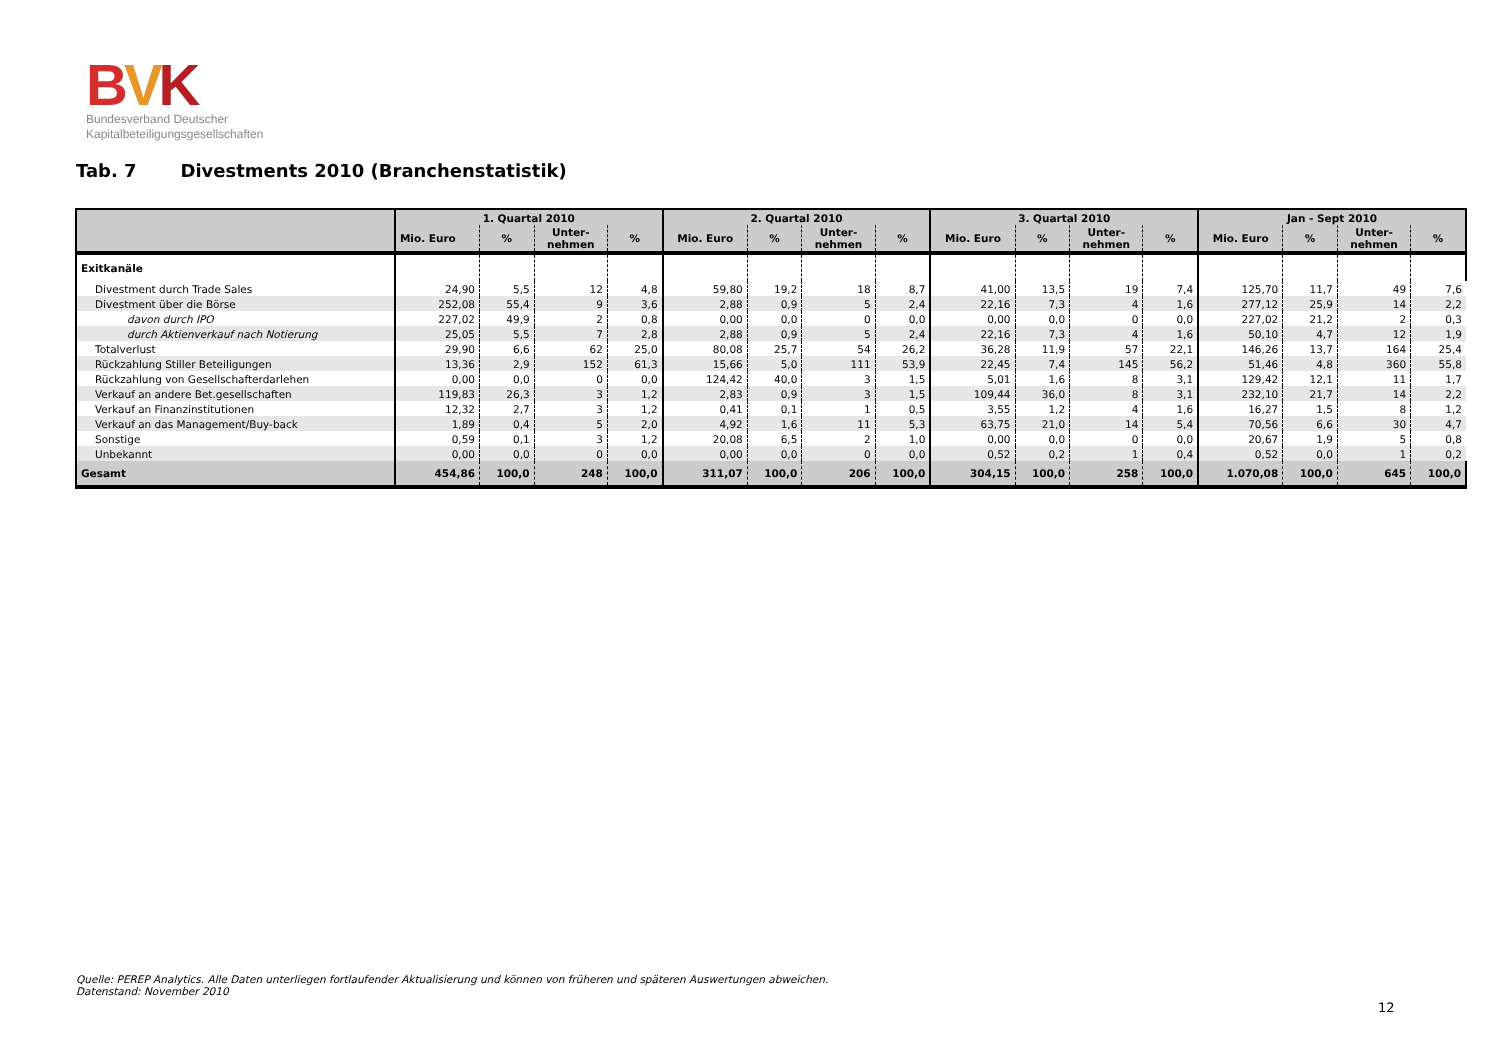BVK
Bundesverband Deutscher
Kapitalbeteiligungsgesellschaften
Tab. 7 Divestments 2010 (Branchenstatistik)
| | 1. Quartal 2010 | | | | 2. Quartal 2010 | | | | 3. Quartal 2010 | | | | Jan - Sept 2010 | | | |
| --- | --- | --- | --- | --- | --- | --- | --- | --- | --- | --- | --- | --- | --- | --- | --- | --- |
| | Mio. Euro | % | Unter- nehmen | % | Mio. Euro | % | Unter- nehmen | % | Mio. Euro | % | Unter- nehmen | % | Mio. Euro | % | Unter- nehmen | % |
| Exitkanäle | | | | | | | | | | | | | | | | |
| Divestment durch Trade Sales | 24,90 | 5,5 | 12 | 4,8 | 59,80 | 19,2 | 18 | 8,7 | 41,00 | 13,5 | 19 | 7,4 | 125,70 | 11,7 | 49 | 7,6 |
| Divestment über die Börse | 252,08 | 55,4 | 9 | 3,6 | 2,88 | 0,9 | 5 | 2,4 | 22,16 | 7,3 | 4 | 1,6 | 277,12 | 25,9 | 14 | 2,2 |
| davon durch IPO | 227,02 | 49,9 | 2 | 0,8 | 0,00 | 0,0 | 0 | 0,0 | 0,00 | 0,0 | 0 | 0,0 | 227,02 | 21,2 | 2 | 0,3 |
| durch Aktienverkauf nach Notierung | 25,05 | 5,5 | 7 | 2,8 | 2,88 | 0,9 | 5 | 2,4 | 22,16 | 7,3 | 4 | 1,6 | 50,10 | 4,7 | 12 | 1,9 |
| Totalverlust | 29,90 | 6,6 | 62 | 25,0 | 80,08 | 25,7 | 54 | 26,2 | 36,28 | 11,9 | 57 | 22,1 | 146,26 | 13,7 | 164 | 25,4 |
| Rückzahlung Stiller Beteiligungen | 13,36 | 2,9 | 152 | 61,3 | 15,66 | 5,0 | 111 | 53,9 | 22,45 | 7,4 | 145 | 56,2 | 51,46 | 4,8 | 360 | 55,8 |
| Rückzahlung von Gesellschafterdarlehen | 0,00 | 0,0 | 0 | 0,0 | 124,42 | 40,0 | 3 | 1,5 | 5,01 | 1,6 | 8 | 3,1 | 129,42 | 12,1 | 11 | 1,7 |
| Verkauf an andere Bet.gesellschaften | 119,83 | 26,3 | 3 | 1,2 | 2,83 | 0,9 | 3 | 1,5 | 109,44 | 36,0 | 8 | 3,1 | 232,10 | 21,7 | 14 | 2,2 |
| Verkauf an Finanzinstitutionen | 12,32 | 2,7 | 3 | 1,2 | 0,41 | 0,1 | 1 | 0,5 | 3,55 | 1,2 | 4 | 1,6 | 16,27 | 1,5 | 8 | 1,2 |
| Verkauf an das Management/Buy-back | 1,89 | 0,4 | 5 | 2,0 | 4,92 | 1,6 | 11 | 5,3 | 63,75 | 21,0 | 14 | 5,4 | 70,56 | 6,6 | 30 | 4,7 |
| Sonstige | 0,59 | 0,1 | 3 | 1,2 | 20,08 | 6,5 | 2 | 1,0 | 0,00 | 0,0 | 0 | 0,0 | 20,67 | 1,9 | 5 | 0,8 |
| Unbekannt | 0,00 | 0,0 | 0 | 0,0 | 0,00 | 0,0 | 0 | 0,0 | 0,52 | 0,2 | 1 | 0,4 | 0,52 | 0,0 | 1 | 0,2 |
| Gesamt | 454,86 | 100,0 | 248 | 100,0 | 311,07 | 100,0 | 206 | 100,0 | 304,15 | 100,0 | 258 | 100,0 | 1.070,08 | 100,0 | 645 | 100,0 |
Quelle: PEREP Analytics. Alle Daten unterliegen fortlaufender Aktualisierung und können von früheren und späteren Auswertungen abweichen.
Datenstand: November 2010
12